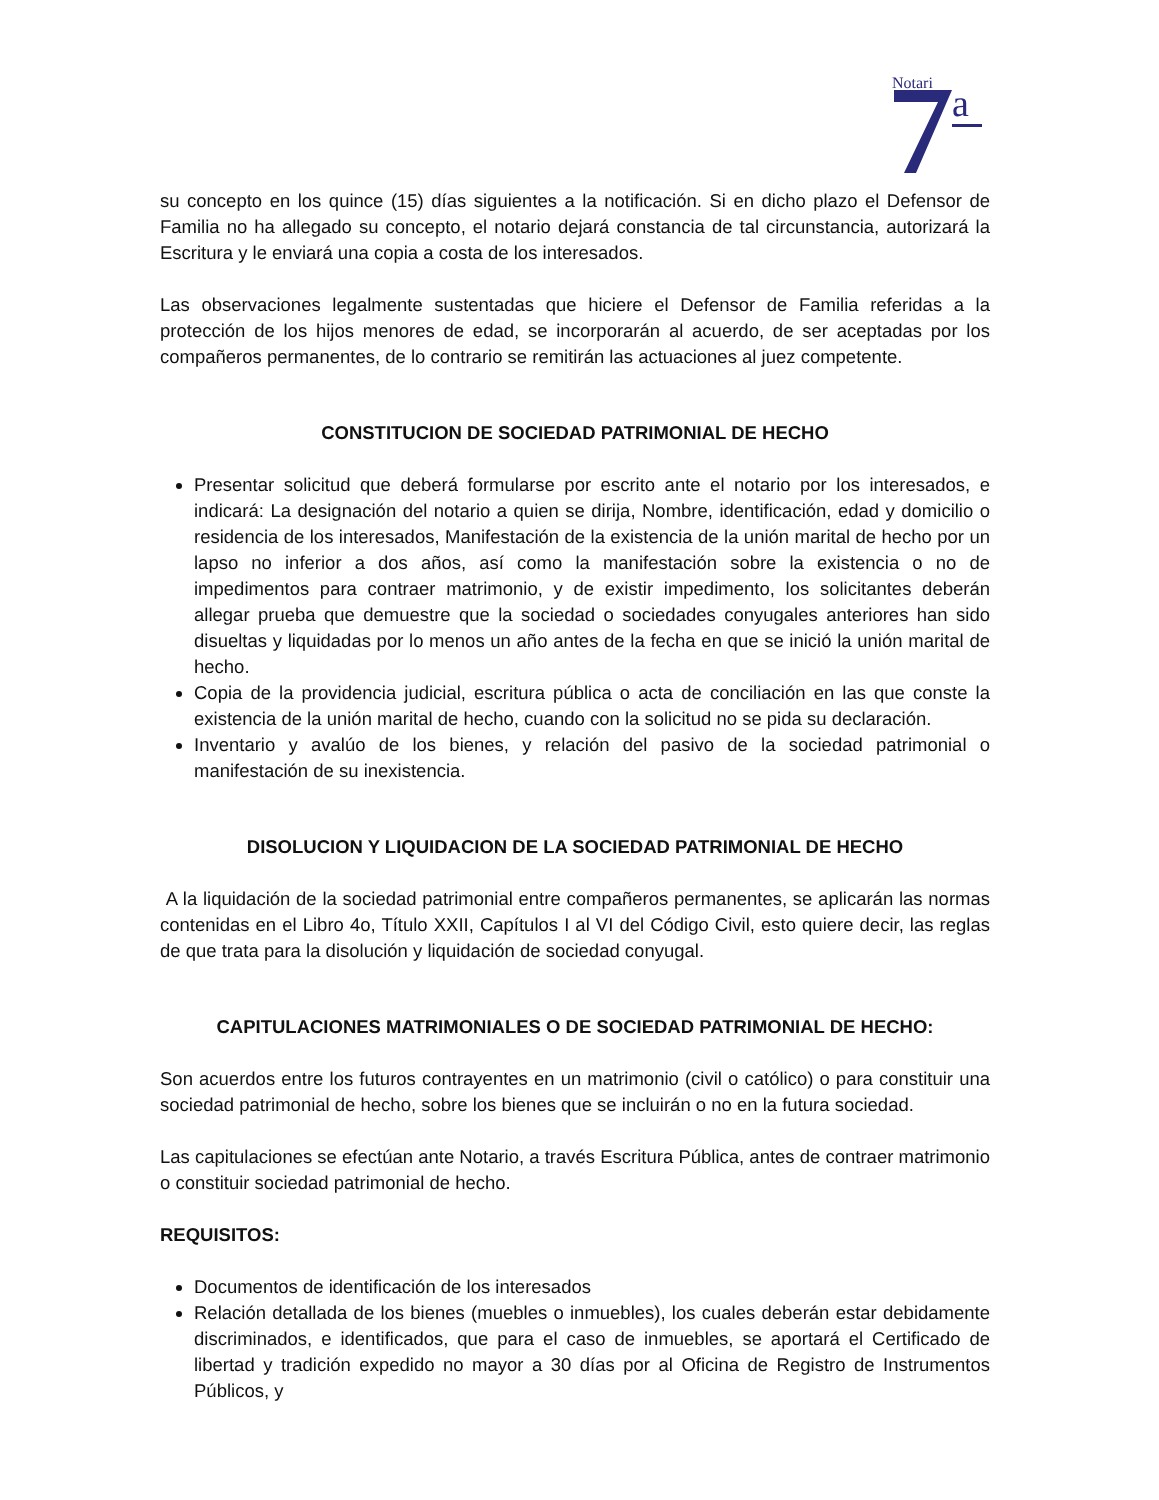Notari
a
su concepto en los quince (15) días siguientes a la notificación. Si en dicho plazo el Defensor de Familia no ha allegado su concepto, el notario dejará constancia de tal circunstancia, autorizará la Escritura y le enviará una copia a costa de los interesados.
Las observaciones legalmente sustentadas que hiciere el Defensor de Familia referidas a la protección de los hijos menores de edad, se incorporarán al acuerdo, de ser aceptadas por los compañeros permanentes, de lo contrario se remitirán las actuaciones al juez competente.
CONSTITUCION DE SOCIEDAD PATRIMONIAL DE HECHO
Presentar solicitud que deberá formularse por escrito ante el notario por los interesados, e indicará: La designación del notario a quien se dirija, Nombre, identificación, edad y domicilio o residencia de los interesados, Manifestación de la existencia de la unión marital de hecho por un lapso no inferior a dos años, así como la manifestación sobre la existencia o no de impedimentos para contraer matrimonio, y de existir impedimento, los solicitantes deberán allegar prueba que demuestre que la sociedad o sociedades conyugales anteriores han sido disueltas y liquidadas por lo menos un año antes de la fecha en que se inició la unión marital de hecho.
Copia de la providencia judicial, escritura pública o acta de conciliación en las que conste la existencia de la unión marital de hecho, cuando con la solicitud no se pida su declaración.
Inventario y avalúo de los bienes, y relación del pasivo de la sociedad patrimonial o manifestación de su inexistencia.
DISOLUCION Y LIQUIDACION DE LA SOCIEDAD PATRIMONIAL DE HECHO
A la liquidación de la sociedad patrimonial entre compañeros permanentes, se aplicarán las normas contenidas en el Libro 4o, Título XXII, Capítulos I al VI del Código Civil, esto quiere decir, las reglas de que trata para la disolución y liquidación de sociedad conyugal.
CAPITULACIONES MATRIMONIALES O DE SOCIEDAD PATRIMONIAL DE HECHO:
Son acuerdos entre los futuros contrayentes en un matrimonio (civil o católico) o para constituir una sociedad patrimonial de hecho, sobre los bienes que se incluirán o no en la futura sociedad.
Las capitulaciones se efectúan ante Notario, a través Escritura Pública, antes de contraer matrimonio o constituir sociedad patrimonial de hecho.
REQUISITOS:
Documentos de identificación de los interesados
Relación detallada de los bienes (muebles o inmuebles), los cuales deberán estar debidamente discriminados, e identificados, que para el caso de inmuebles, se aportará el Certificado de libertad y tradición expedido no mayor a 30 días por al Oficina de Registro de Instrumentos Públicos, y